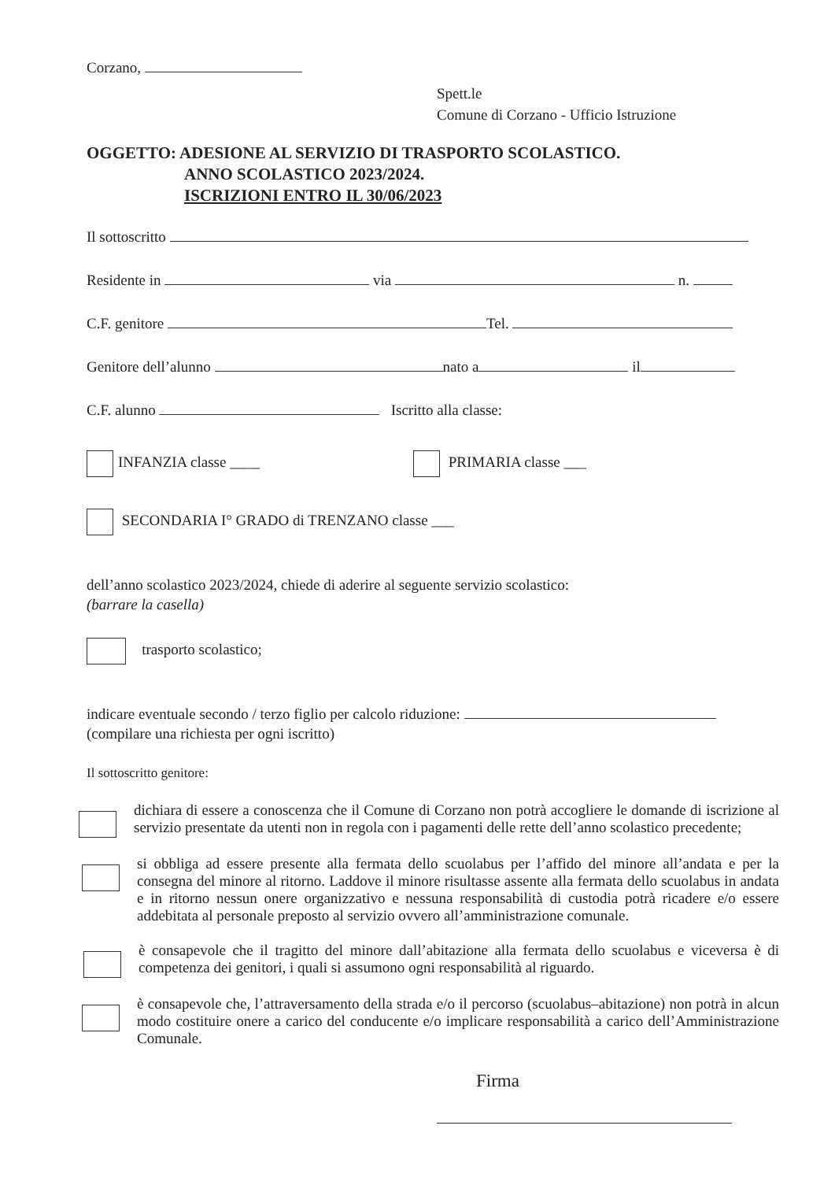Corzano,
Spett.le
Comune di Corzano - Ufficio Istruzione
OGGETTO: ADESIONE AL SERVIZIO DI TRASPORTO SCOLASTICO.
ANNO SCOLASTICO 2023/2024.
ISCRIZIONI ENTRO IL 30/06/2023
Il sottoscritto
Residente in via n.
C.F. genitore Tel.
Genitore dell’alunno nato a il
C.F. alunno Iscritto alla classe:
INFANZIA classe ____ PRIMARIA classe ___
SECONDARIA I° GRADO di TRENZANO classe ___
dell’anno scolastico 2023/2024, chiede di aderire al seguente servizio scolastico:
(barrare la casella)
trasporto scolastico;
indicare eventuale secondo / terzo figlio per calcolo riduzione:
(compilare una richiesta per ogni iscritto)
Il sottoscritto genitore:
dichiara di essere a conoscenza che il Comune di Corzano non potrà accogliere le domande di iscrizione al servizio presentate da utenti non in regola con i pagamenti delle rette dell’anno scolastico precedente;
si obbliga ad essere presente alla fermata dello scuolabus per l’affido del minore all’andata e per la consegna del minore al ritorno. Laddove il minore risultasse assente alla fermata dello scuolabus in andata e in ritorno nessun onere organizzativo e nessuna responsabilità di custodia potrà ricadere e/o essere addebitata al personale preposto al servizio ovvero all’amministrazione comunale.
è consapevole che il tragitto del minore dall’abitazione alla fermata dello scuolabus e viceversa è di competenza dei genitori, i quali si assumono ogni responsabilità al riguardo.
è consapevole che, l’attraversamento della strada e/o il percorso (scuolabus–abitazione) non potrà in alcun modo costituire onere a carico del conducente e/o implicare responsabilità a carico dell’Amministrazione Comunale.
Firma